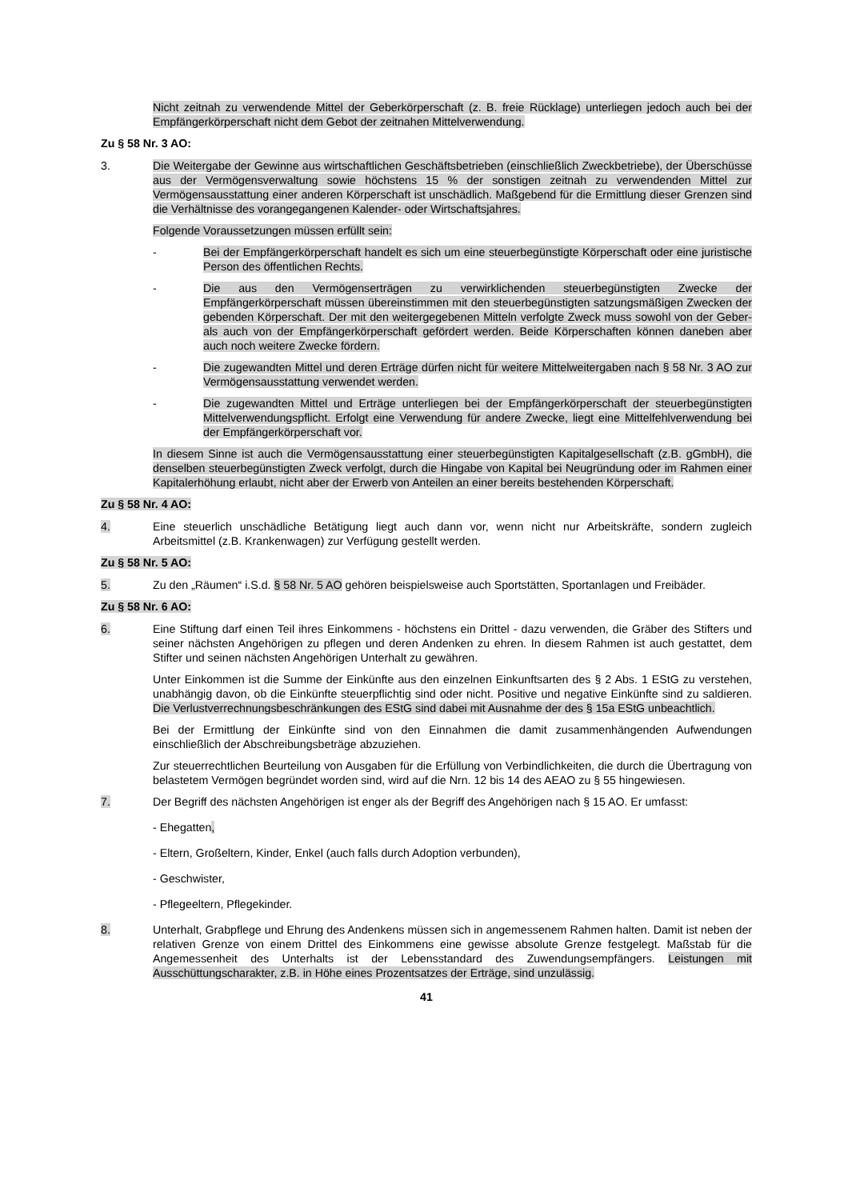Nicht zeitnah zu verwendende Mittel der Geberkörperschaft (z. B. freie Rücklage) unterliegen jedoch auch bei der Empfängerkörperschaft nicht dem Gebot der zeitnahen Mittelverwendung.
Zu § 58 Nr. 3 AO:
3. Die Weitergabe der Gewinne aus wirtschaftlichen Geschäftsbetrieben (einschließlich Zweckbetriebe), der Überschüsse aus der Vermögensverwaltung sowie höchstens 15 % der sonstigen zeitnah zu verwendenden Mittel zur Vermögensausstattung einer anderen Körperschaft ist unschädlich. Maßgebend für die Ermittlung dieser Grenzen sind die Verhältnisse des vorangegangenen Kalender- oder Wirtschaftsjahres.
Folgende Voraussetzungen müssen erfüllt sein:
- Bei der Empfängerkörperschaft handelt es sich um eine steuerbegünstigte Körperschaft oder eine juristische Person des öffentlichen Rechts.
- Die aus den Vermögenserträgen zu verwirklichenden steuerbegünstigten Zwecke der Empfängerkörperschaft müssen übereinstimmen mit den steuerbegünstigten satzungsmäßigen Zwecken der gebenden Körperschaft. Der mit den weitergegebenen Mitteln verfolgte Zweck muss sowohl von der Geber- als auch von der Empfängerkörperschaft gefördert werden. Beide Körperschaften können daneben aber auch noch weitere Zwecke fördern.
- Die zugewandten Mittel und deren Erträge dürfen nicht für weitere Mittelweitergaben nach § 58 Nr. 3 AO zur Vermögensausstattung verwendet werden.
- Die zugewandten Mittel und Erträge unterliegen bei der Empfängerkörperschaft der steuerbegünstigten Mittelverwendungspflicht. Erfolgt eine Verwendung für andere Zwecke, liegt eine Mittelfehlverwendung bei der Empfängerkörperschaft vor.
In diesem Sinne ist auch die Vermögensausstattung einer steuerbegünstigten Kapitalgesellschaft (z.B. gGmbH), die denselben steuerbegünstigten Zweck verfolgt, durch die Hingabe von Kapital bei Neugründung oder im Rahmen einer Kapitalerhöhung erlaubt, nicht aber der Erwerb von Anteilen an einer bereits bestehenden Körperschaft.
Zu § 58 Nr. 4 AO:
4. Eine steuerlich unschädliche Betätigung liegt auch dann vor, wenn nicht nur Arbeitskräfte, sondern zugleich Arbeitsmittel (z.B. Krankenwagen) zur Verfügung gestellt werden.
Zu § 58 Nr. 5 AO:
5. Zu den „Räumen“ i.S.d. § 58 Nr. 5 AO gehören beispielsweise auch Sportstätten, Sportanlagen und Freibäder.
Zu § 58 Nr. 6 AO:
6. Eine Stiftung darf einen Teil ihres Einkommens - höchstens ein Drittel - dazu verwenden, die Gräber des Stifters und seiner nächsten Angehörigen zu pflegen und deren Andenken zu ehren. In diesem Rahmen ist auch gestattet, dem Stifter und seinen nächsten Angehörigen Unterhalt zu gewähren.
Unter Einkommen ist die Summe der Einkünfte aus den einzelnen Einkunftsarten des § 2 Abs. 1 EStG zu verstehen, unabhängig davon, ob die Einkünfte steuerpflichtig sind oder nicht. Positive und negative Einkünfte sind zu saldieren. Die Verlustverrechnungsbeschränkungen des EStG sind dabei mit Ausnahme der des § 15a EStG unbeachtlich.
Bei der Ermittlung der Einkünfte sind von den Einnahmen die damit zusammenhängenden Aufwendungen einschließlich der Abschreibungsbeträge abzuziehen.
Zur steuerrechtlichen Beurteilung von Ausgaben für die Erfüllung von Verbindlichkeiten, die durch die Übertragung von belastetem Vermögen begründet worden sind, wird auf die Nrn. 12 bis 14 des AEAO zu § 55 hingewiesen.
7. Der Begriff des nächsten Angehörigen ist enger als der Begriff des Angehörigen nach § 15 AO. Er umfasst:
- Ehegatten,
- Eltern, Großeltern, Kinder, Enkel (auch falls durch Adoption verbunden),
- Geschwister,
- Pflegeeltern, Pflegekinder.
8. Unterhalt, Grabpflege und Ehrung des Andenkens müssen sich in angemessenem Rahmen halten. Damit ist neben der relativen Grenze von einem Drittel des Einkommens eine gewisse absolute Grenze festgelegt. Maßstab für die Angemessenheit des Unterhalts ist der Lebensstandard des Zuwendungsempfängers. Leistungen mit Ausschüttungscharakter, z.B. in Höhe eines Prozentsatzes der Erträge, sind unzulässig.
41